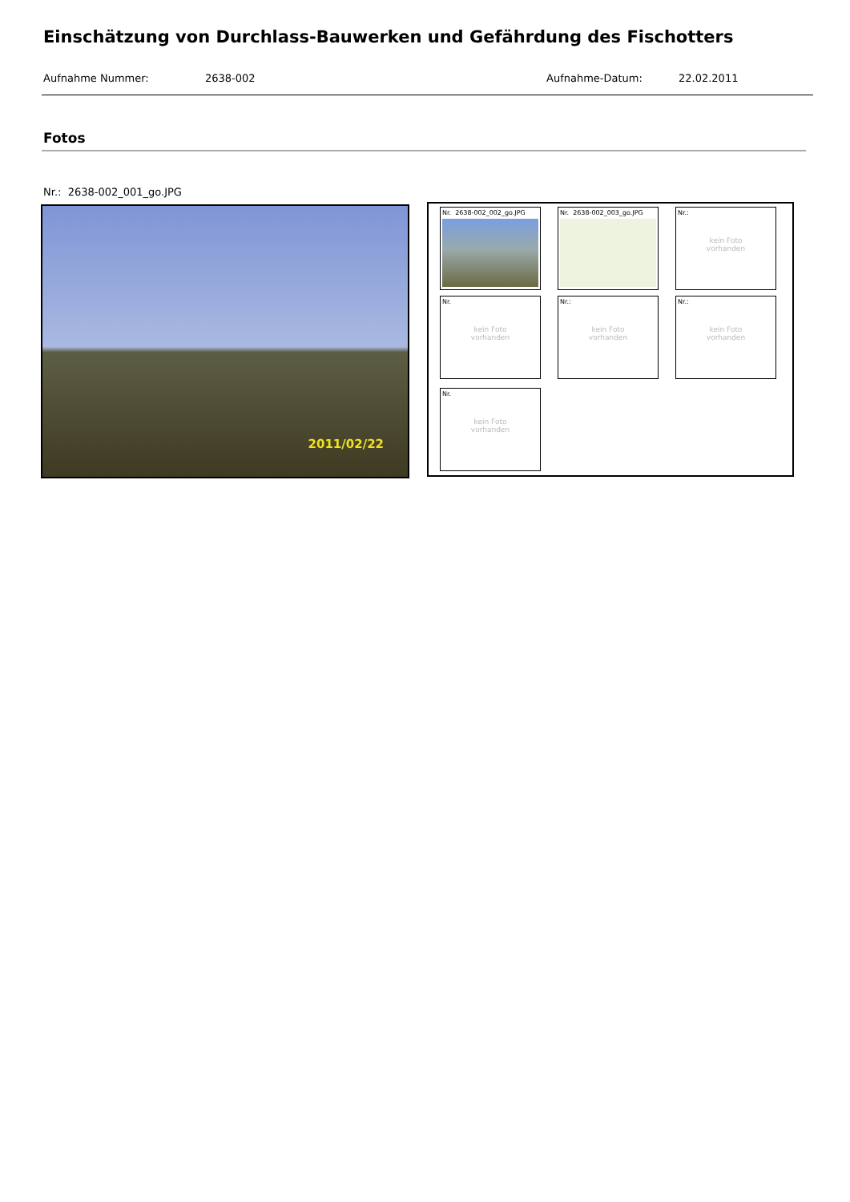Einschätzung von Durchlass-Bauwerken und Gefährdung des Fischotters
Aufnahme Nummer: 2638-002 Aufnahme-Datum: 22.02.2011
Fotos
Nr.: 2638-002_001_go.JPG
2011/02/22
Nr. 2638-002_002_go.JPG Nr. 2638-002_003_go.JPG
Nr.:
kein Foto
vorhanden
Nr.
kein Foto
vorhanden
Nr.:
kein Foto
vorhanden
Nr.:
kein Foto
vorhanden
Nr.
kein Foto
vorhanden